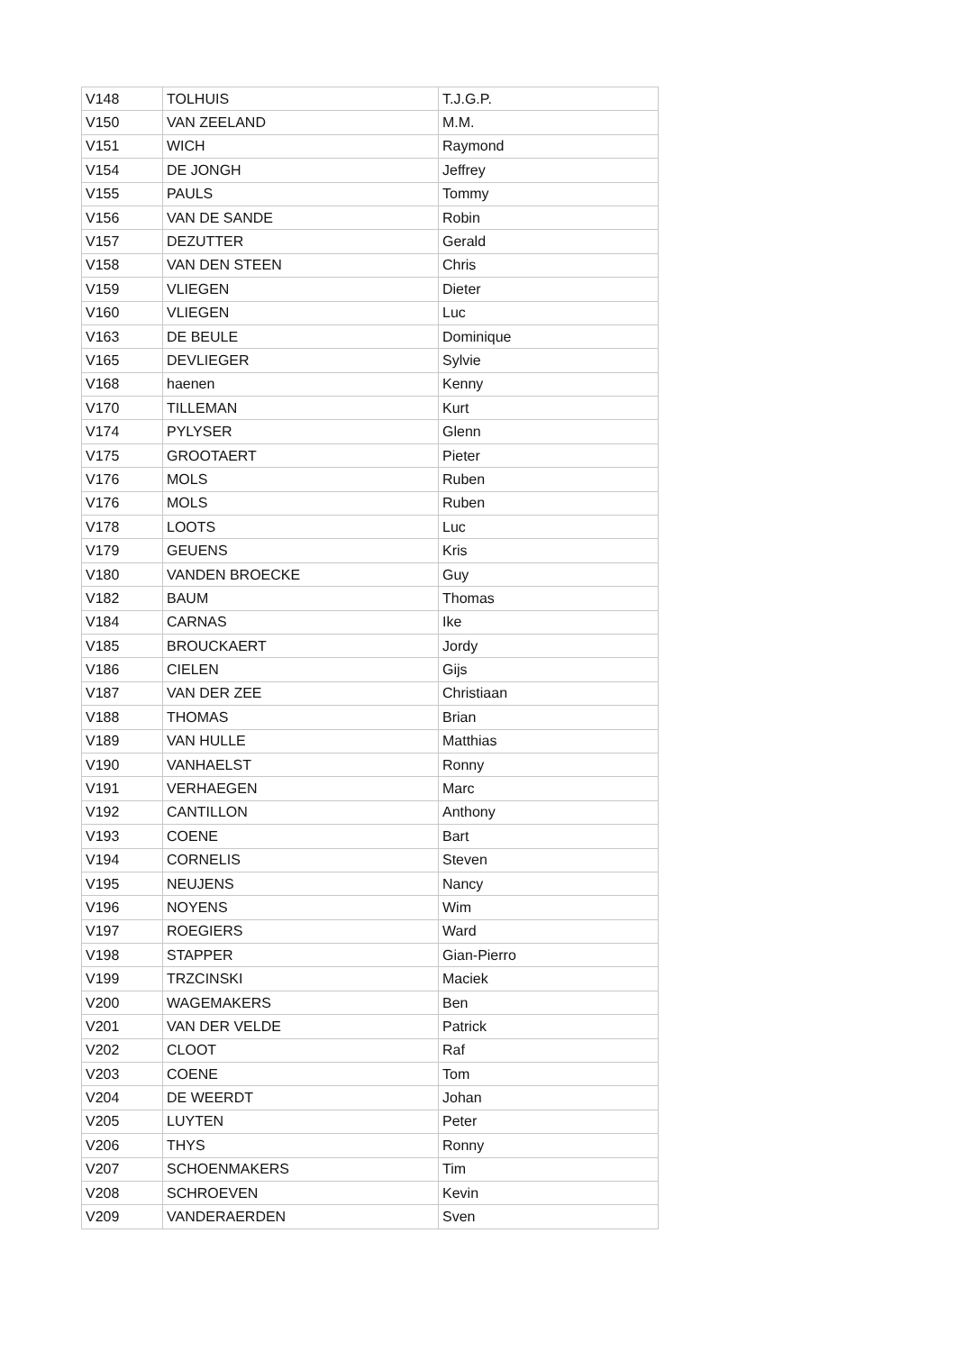| V148 | TOLHUIS | T.J.G.P. |
| V150 | VAN ZEELAND | M.M. |
| V151 | WICH | Raymond |
| V154 | DE JONGH | Jeffrey |
| V155 | PAULS | Tommy |
| V156 | VAN DE SANDE | Robin |
| V157 | DEZUTTER | Gerald |
| V158 | VAN DEN STEEN | Chris |
| V159 | VLIEGEN | Dieter |
| V160 | VLIEGEN | Luc |
| V163 | DE BEULE | Dominique |
| V165 | DEVLIEGER | Sylvie |
| V168 | haenen | Kenny |
| V170 | TILLEMAN | Kurt |
| V174 | PYLYSER | Glenn |
| V175 | GROOTAERT | Pieter |
| V176 | MOLS | Ruben |
| V176 | MOLS | Ruben |
| V178 | LOOTS | Luc |
| V179 | GEUENS | Kris |
| V180 | VANDEN BROECKE | Guy |
| V182 | BAUM | Thomas |
| V184 | CARNAS | Ike |
| V185 | BROUCKAERT | Jordy |
| V186 | CIELEN | Gijs |
| V187 | VAN DER ZEE | Christiaan |
| V188 | THOMAS | Brian |
| V189 | VAN HULLE | Matthias |
| V190 | VANHAELST | Ronny |
| V191 | VERHAEGEN | Marc |
| V192 | CANTILLON | Anthony |
| V193 | COENE | Bart |
| V194 | CORNELIS | Steven |
| V195 | NEUJENS | Nancy |
| V196 | NOYENS | Wim |
| V197 | ROEGIERS | Ward |
| V198 | STAPPER | Gian-Pierro |
| V199 | TRZCINSKI | Maciek |
| V200 | WAGEMAKERS | Ben |
| V201 | VAN DER VELDE | Patrick |
| V202 | CLOOT | Raf |
| V203 | COENE | Tom |
| V204 | DE WEERDT | Johan |
| V205 | LUYTEN | Peter |
| V206 | THYS | Ronny |
| V207 | SCHOENMAKERS | Tim |
| V208 | SCHROEVEN | Kevin |
| V209 | VANDERAERDEN | Sven |